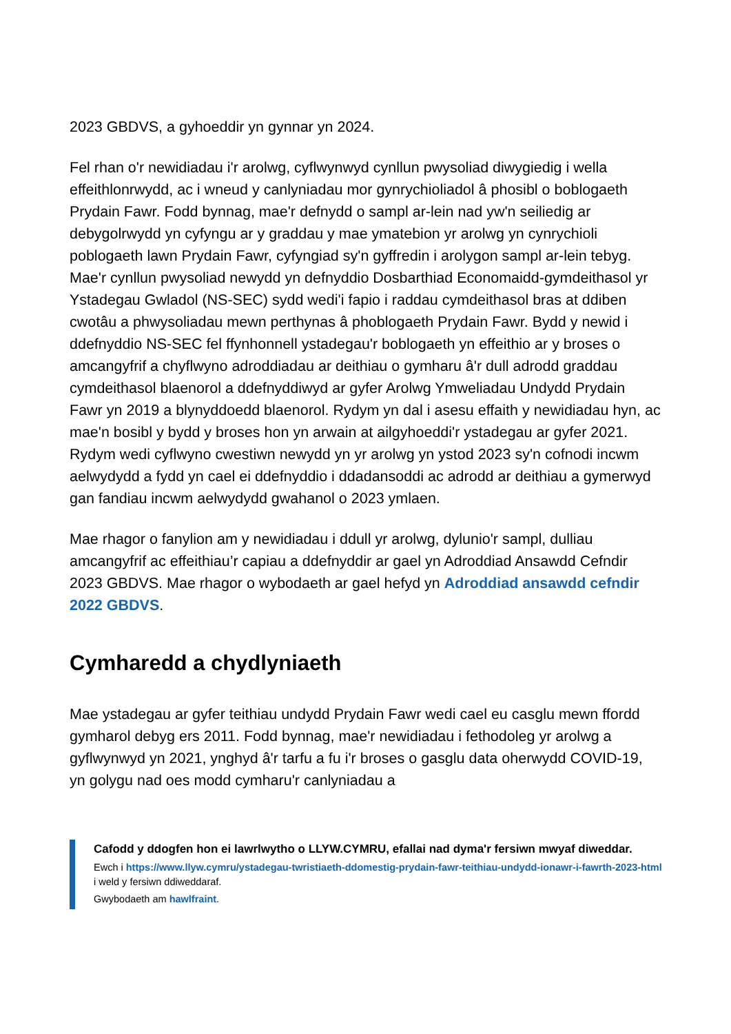2023 GBDVS, a gyhoeddir yn gynnar yn 2024.
Fel rhan o'r newidiadau i'r arolwg, cyflwynwyd cynllun pwysoliad diwygiedig i wella effeithlonrwydd, ac i wneud y canlyniadau mor gynrychioliadol â phosibl o boblogaeth Prydain Fawr. Fodd bynnag, mae'r defnydd o sampl ar-lein nad yw'n seiliedig ar debygolrwydd yn cyfyngu ar y graddau y mae ymatebion yr arolwg yn cynrychioli poblogaeth lawn Prydain Fawr, cyfyngiad sy'n gyffredin i arolygon sampl ar-lein tebyg. Mae'r cynllun pwysoliad newydd yn defnyddio Dosbarthiad Economaidd-gymdeithasol yr Ystadegau Gwladol (NS-SEC) sydd wedi'i fapio i raddau cymdeithasol bras at ddiben cwotâu a phwysoliadau mewn perthynas â phoblogaeth Prydain Fawr. Bydd y newid i ddefnyddio NS-SEC fel ffynhonnell ystadegau'r boblogaeth yn effeithio ar y broses o amcangyfrif a chyflwyno adroddiadau ar deithiau o gymharu â'r dull adrodd graddau cymdeithasol blaenorol a ddefnyddiwyd ar gyfer Arolwg Ymweliadau Undydd Prydain Fawr yn 2019 a blynyddoedd blaenorol. Rydym yn dal i asesu effaith y newidiadau hyn, ac mae'n bosibl y bydd y broses hon yn arwain at ailgyhoeddi'r ystadegau ar gyfer 2021. Rydym wedi cyflwyno cwestiwn newydd yn yr arolwg yn ystod 2023 sy'n cofnodi incwm aelwydydd a fydd yn cael ei ddefnyddio i ddadansoddi ac adrodd ar deithiau a gymerwyd gan fandiau incwm aelwydydd gwahanol o 2023 ymlaen.
Mae rhagor o fanylion am y newidiadau i ddull yr arolwg, dylunio'r sampl, dulliau amcangyfrif ac effeithiau’r capiau a ddefnyddir ar gael yn Adroddiad Ansawdd Cefndir 2023 GBDVS. Mae rhagor o wybodaeth ar gael hefyd yn Adroddiad ansawdd cefndir 2022 GBDVS.
Cymharedd a chydlyniaeth
Mae ystadegau ar gyfer teithiau undydd Prydain Fawr wedi cael eu casglu mewn ffordd gymharol debyg ers 2011. Fodd bynnag, mae'r newidiadau i fethodoleg yr arolwg a gyflwynwyd yn 2021, ynghyd â'r tarfu a fu i'r broses o gasglu data oherwydd COVID-19, yn golygu nad oes modd cymharu'r canlyniadau a
Cafodd y ddogfen hon ei lawrlwytho o LLYW.CYMRU, efallai nad dyma'r fersiwn mwyaf diweddar.
Ewch i https://www.llyw.cymru/ystadegau-twristiaeth-ddomestig-prydain-fawr-teithiau-undydd-ionawr-i-fawrth-2023-html i weld y fersiwn ddiweddaraf.
Gwybodaeth am hawlfraint.